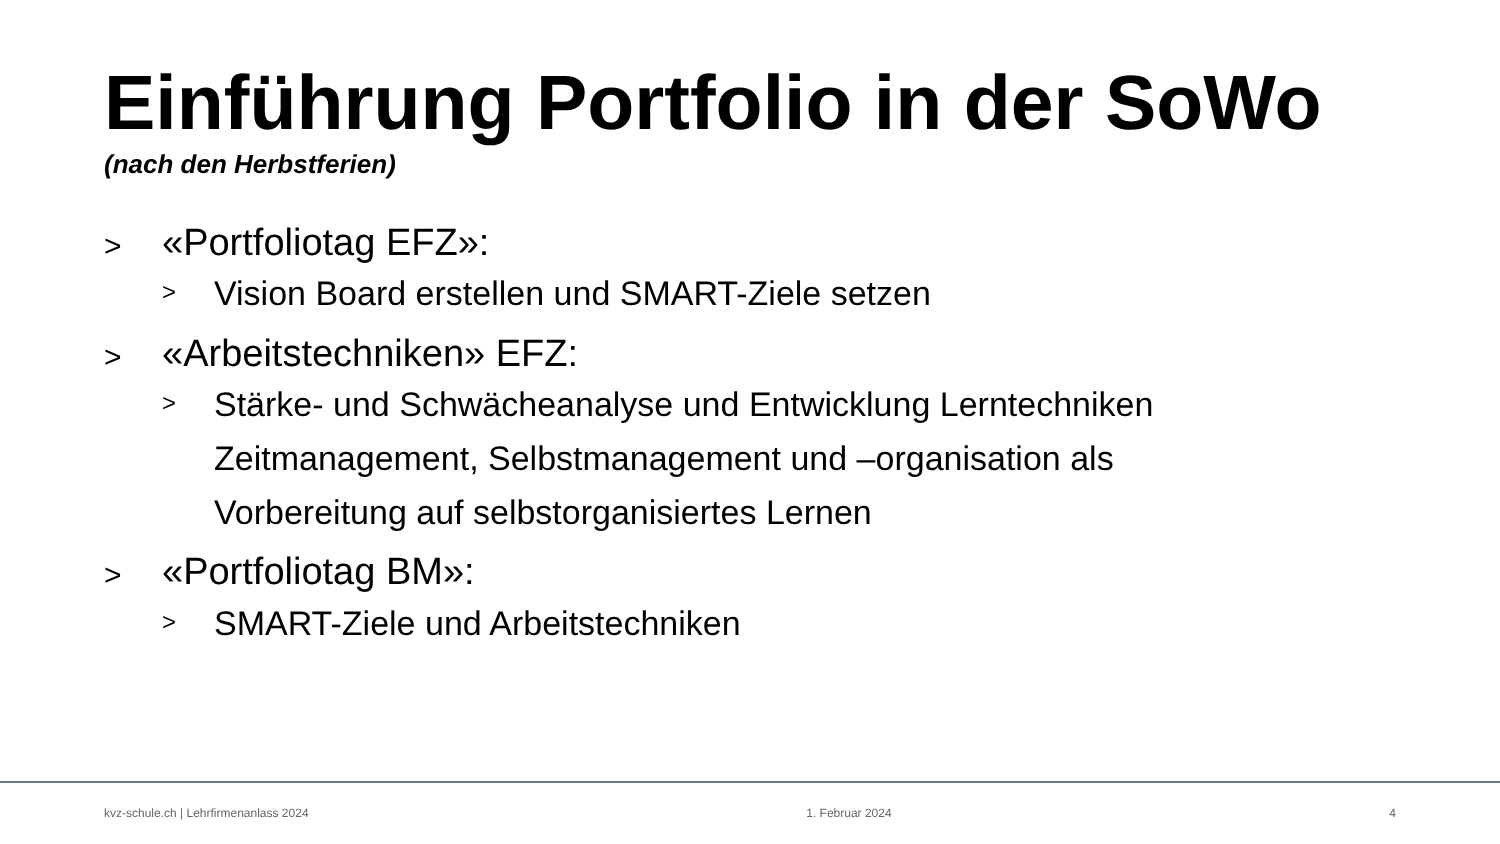Einführung Portfolio in der SoWo
(nach den Herbstferien)
> «Portfoliotag EFZ»:
> Vision Board erstellen und SMART-Ziele setzen
> «Arbeitstechniken» EFZ:
> Stärke- und Schwächeanalyse und Entwicklung Lerntechniken Zeitmanagement, Selbstmanagement und –organisation als Vorbereitung auf selbstorganisiertes Lernen
> «Portfoliotag BM»:
> SMART-Ziele und Arbeitstechniken
kvz-schule.ch | Lehrfirmenanlass 2024 1. Februar 2024 4